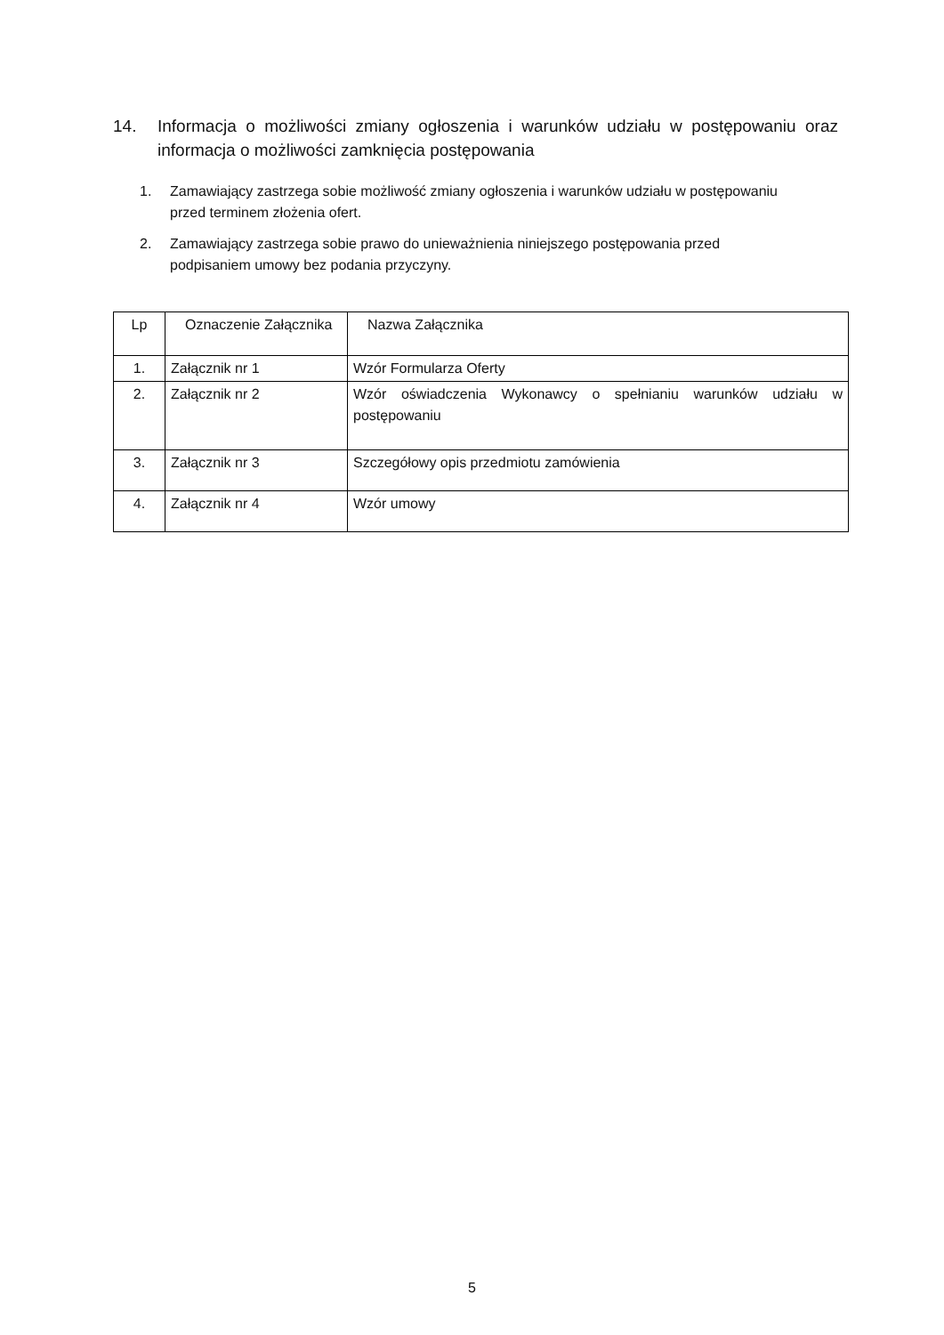14. Informacja o możliwości zmiany ogłoszenia i warunków udziału w postępowaniu oraz informacja o możliwości zamknięcia postępowania
1. Zamawiający zastrzega sobie możliwość zmiany ogłoszenia i warunków udziału w postępowaniu przed terminem złożenia ofert.
2. Zamawiający zastrzega sobie prawo do unieważnienia niniejszego postępowania przed podpisaniem umowy bez podania przyczyny.
| Lp | Oznaczenie Załącznika | Nazwa Załącznika |
| --- | --- | --- |
| 1. | Załącznik nr 1 | Wzór Formularza Oferty |
| 2. | Załącznik nr 2 | Wzór oświadczenia Wykonawcy o spełnianiu warunków udziału w postępowaniu |
| 3. | Załącznik nr 3 | Szczegółowy opis przedmiotu zamówienia |
| 4. | Załącznik nr 4 | Wzór umowy |
5